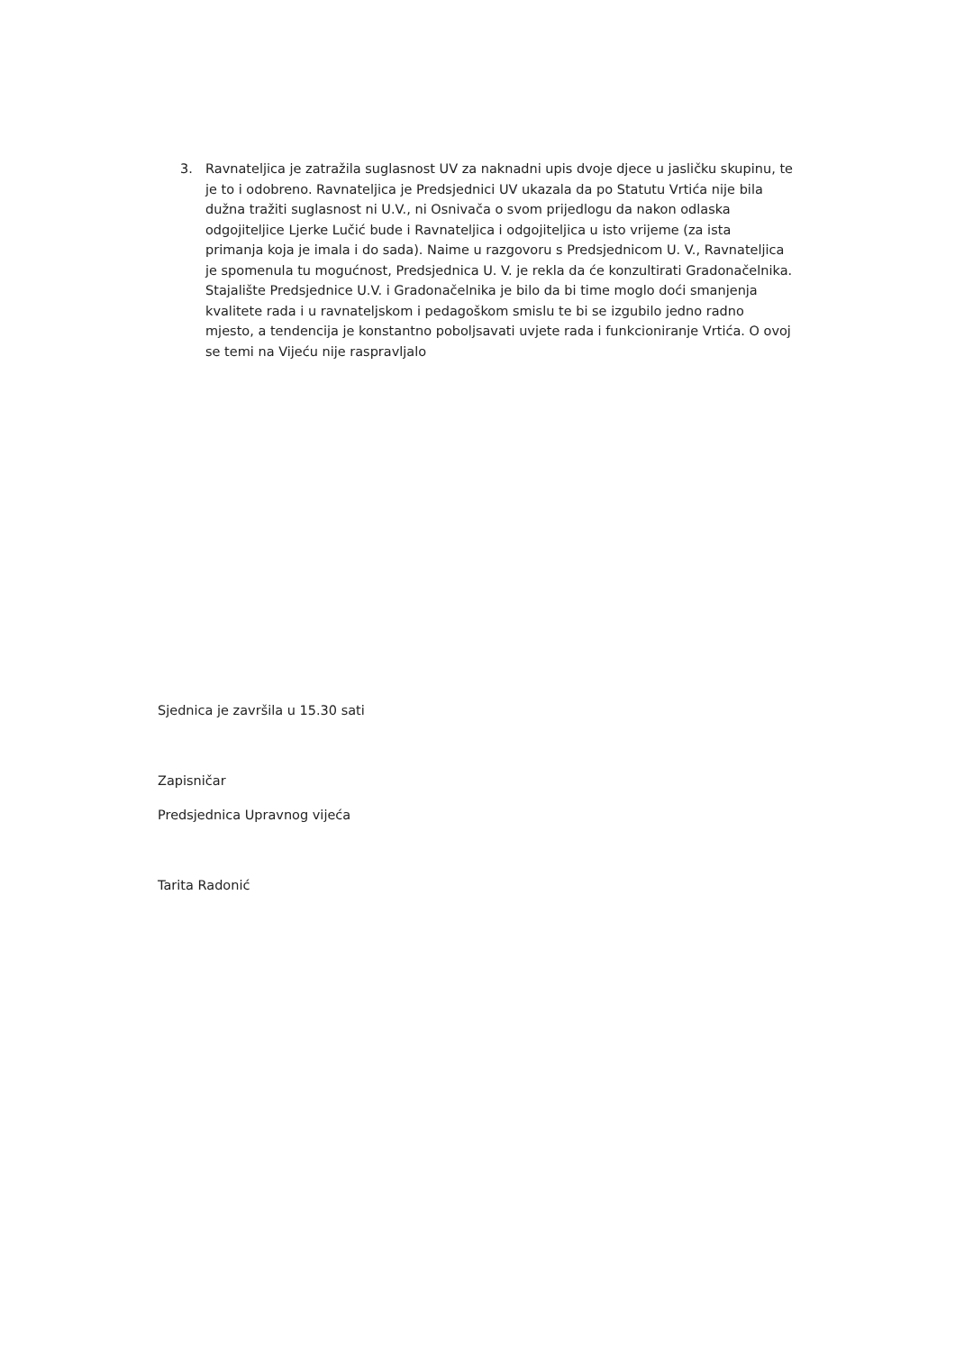3. Ravnateljica je zatražila suglasnost UV za naknadni upis dvoje djece u jasličku skupinu, te je to i odobreno. Ravnateljica je Predsjednici UV ukazala da po Statutu Vrtića nije bila dužna tražiti suglasnost ni U.V., ni Osnivača o svom prijedlogu da nakon odlaska odgojiteljice Ljerke Lučić bude i Ravnateljica i odgojiteljica u isto vrijeme (za ista primanja koja je imala i do sada). Naime u razgovoru s Predsjednicom U. V., Ravnateljica je spomenula tu mogućnost, Predsjednica U. V. je rekla da će konzultirati Gradonačelnika. Stajalište Predsjednice U.V. i Gradonačelnika je bilo da bi time moglo doći smanjenja kvalitete rada i u ravnateljskom i pedagoškom smislu te bi se izgubilo jedno radno mjesto, a tendencija je konstantno poboljsavati uvjete rada i funkcioniranje Vrtića. O ovoj se temi na Vijeću nije raspravljalo
Sjednica je završila u 15.30 sati
Zapisničar
Predsjednica Upravnog vijeća
Tarita Radonić